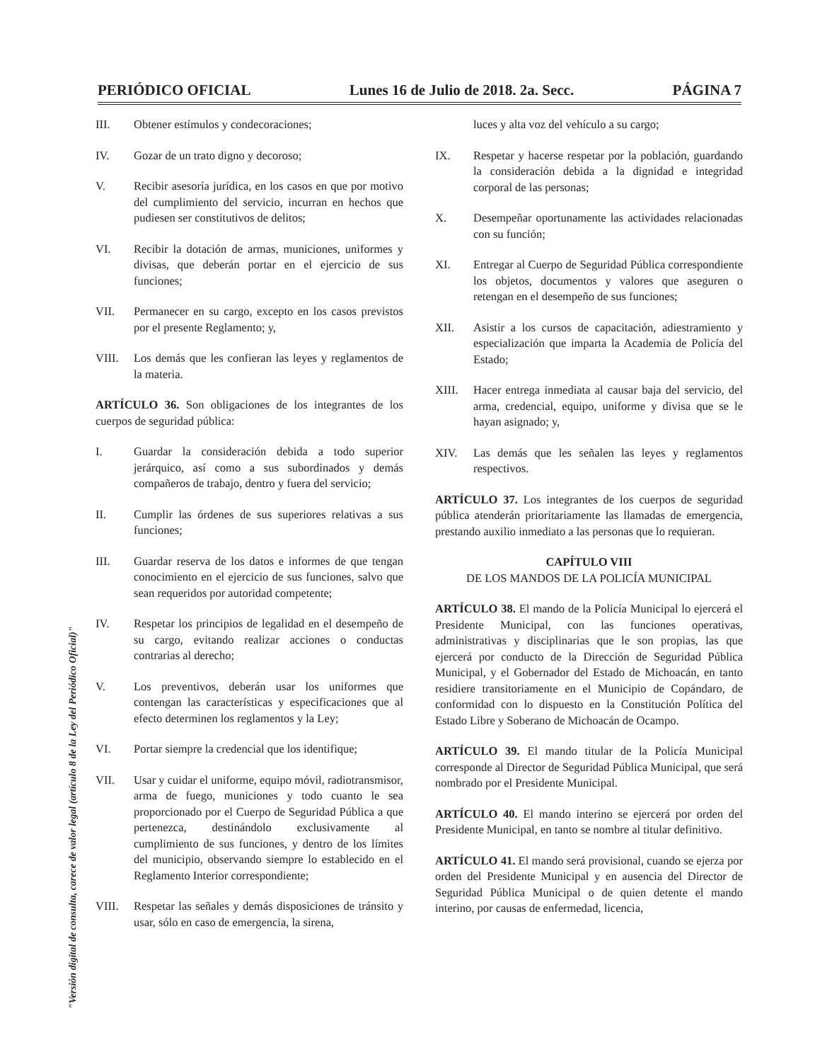PERIÓDICO OFICIAL Lunes 16 de Julio de 2018. 2a. Secc. PÁGINA 7
III. Obtener estímulos y condecoraciones;
IV. Gozar de un trato digno y decoroso;
V. Recibir asesoría jurídica, en los casos en que por motivo del cumplimiento del servicio, incurran en hechos que pudiesen ser constitutivos de delitos;
VI. Recibir la dotación de armas, municiones, uniformes y divisas, que deberán portar en el ejercicio de sus funciones;
VII. Permanecer en su cargo, excepto en los casos previstos por el presente Reglamento; y,
VIII. Los demás que les confieran las leyes y reglamentos de la materia.
ARTÍCULO 36. Son obligaciones de los integrantes de los cuerpos de seguridad pública:
I. Guardar la consideración debida a todo superior jerárquico, así como a sus subordinados y demás compañeros de trabajo, dentro y fuera del servicio;
II. Cumplir las órdenes de sus superiores relativas a sus funciones;
III. Guardar reserva de los datos e informes de que tengan conocimiento en el ejercicio de sus funciones, salvo que sean requeridos por autoridad competente;
IV. Respetar los principios de legalidad en el desempeño de su cargo, evitando realizar acciones o conductas contrarias al derecho;
V. Los preventivos, deberán usar los uniformes que contengan las características y especificaciones que al efecto determinen los reglamentos y la Ley;
VI. Portar siempre la credencial que los identifique;
VII. Usar y cuidar el uniforme, equipo móvil, radiotransmisor, arma de fuego, municiones y todo cuanto le sea proporcionado por el Cuerpo de Seguridad Pública a que pertenezca, destinándolo exclusivamente al cumplimiento de sus funciones, y dentro de los límites del municipio, observando siempre lo establecido en el Reglamento Interior correspondiente;
VIII. Respetar las señales y demás disposiciones de tránsito y usar, sólo en caso de emergencia, la sirena,
luces y alta voz del vehículo a su cargo;
IX. Respetar y hacerse respetar por la población, guardando la consideración debida a la dignidad e integridad corporal de las personas;
X. Desempeñar oportunamente las actividades relacionadas con su función;
XI. Entregar al Cuerpo de Seguridad Pública correspondiente los objetos, documentos y valores que aseguren o retengan en el desempeño de sus funciones;
XII. Asistir a los cursos de capacitación, adiestramiento y especialización que imparta la Academia de Policía del Estado;
XIII. Hacer entrega inmediata al causar baja del servicio, del arma, credencial, equipo, uniforme y divisa que se le hayan asignado; y,
XIV. Las demás que les señalen las leyes y reglamentos respectivos.
ARTÍCULO 37. Los integrantes de los cuerpos de seguridad pública atenderán prioritariamente las llamadas de emergencia, prestando auxilio inmediato a las personas que lo requieran.
CAPÍTULO VIII
DE LOS MANDOS DE LA POLICÍA MUNICIPAL
ARTÍCULO 38. El mando de la Policía Municipal lo ejercerá el Presidente Municipal, con las funciones operativas, administrativas y disciplinarias que le son propias, las que ejercerá por conducto de la Dirección de Seguridad Pública Municipal, y el Gobernador del Estado de Michoacán, en tanto residiere transitoriamente en el Municipio de Copándaro, de conformidad con lo dispuesto en la Constitución Política del Estado Libre y Soberano de Michoacán de Ocampo.
ARTÍCULO 39. El mando titular de la Policía Municipal corresponde al Director de Seguridad Pública Municipal, que será nombrado por el Presidente Municipal.
ARTÍCULO 40. El mando interino se ejercerá por orden del Presidente Municipal, en tanto se nombre al titular definitivo.
ARTÍCULO 41. El mando será provisional, cuando se ejerza por orden del Presidente Municipal y en ausencia del Director de Seguridad Pública Municipal o de quien detente el mando interino, por causas de enfermedad, licencia,
"Versión digital de consulta, carece de valor legal (artículo 8 de la Ley del Periódico Oficial)"